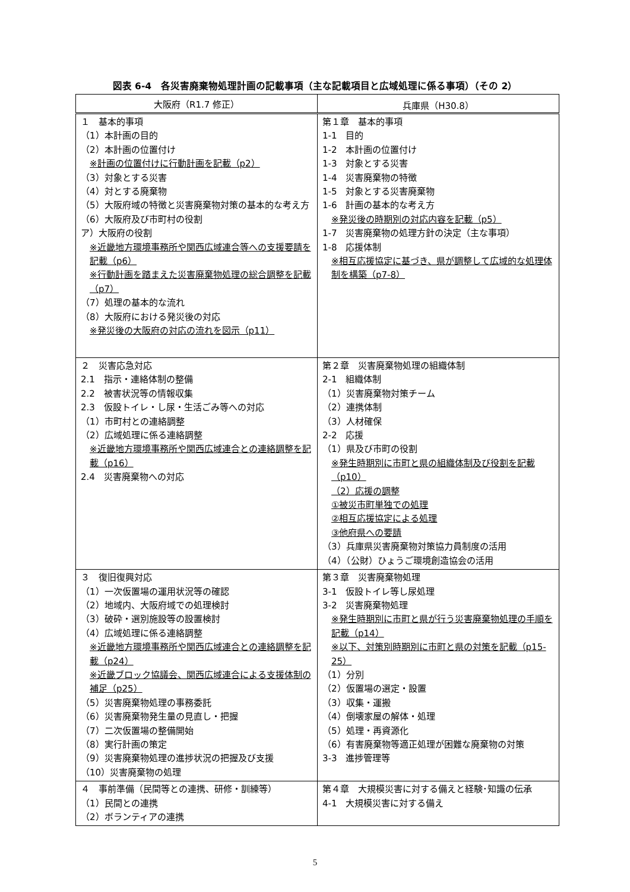図表 6-4　各災害廃棄物処理計画の記載事項（主な記載項目と広域処理に係る事項）（その 2）
| 大阪府（R1.7 修正） | 兵庫県（H30.8） |
| --- | --- |
| １ 基本的事項 （1）本計画の目的 （2）本計画の位置付け ※計画の位置付けに行動計画を記載（p2） （3）対象とする災害 （4）対とする廃棄物 （5）大阪府域の特徴と災害廃棄物対策の基本的な考え方 （6）大阪府及び市町村の役割 ア）大阪府の役割 ※近畿地方環境事務所や関西広域連合等への支援要請を記載（p6） ※行動計画を踏まえた災害廃棄物処理の総合調整を記載（p7） （7）処理の基本的な流れ （8）大阪府における発災後の対応 ※発災後の大阪府の対応の流れを図示（p11） | 第１章 基本的事項 1-1 目的 1-2 本計画の位置付け 1-3 対象とする災害 1-4 災害廃棄物の特徴 1-5 対象とする災害廃棄物 1-6 計画の基本的な考え方 ※発災後の時期別の対応内容を記載（p5） 1-7 災害廃棄物の処理方針の決定（主な事項） 1-8 応援体制 ※相互応援協定に基づき、県が調整して広域的な処理体制を構築（p7-8） |
| ２ 災害応急対応 2.1 指示・連絡体制の整備 2.2 被害状況等の情報収集 2.3 仮設トイレ・し尿・生活ごみ等への対応 （1）市町村との連絡調整 （2）広域処理に係る連絡調整 ※近畿地方環境事務所や関西広域連合との連絡調整を記載（p16） 2.4 災害廃棄物への対応 | 第２章 災害廃棄物処理の組織体制 2-1 組織体制 （1）災害廃棄物対策チーム （2）連携体制 （3）人材確保 2-2 応援 （1）県及び市町の役割 ※発生時期別に市町と県の組織体制及び役割を記載（p10） （2）応援の調整 ①被災市町単独での処理 ②相互応援協定による処理 ③他府県への要請 （3）兵庫県災害廃棄物対策協力員制度の活用 （4）（公財）ひょうご環境創造協会の活用 |
| ３ 復旧復興対応 （1）一次仮置場の運用状況等の確認 （2）地域内、大阪府域での処理検討 （3）破砕・選別施設等の設置検討 （4）広域処理に係る連絡調整 ※近畿地方環境事務所や関西広域連合との連絡調整を記載（p24） ※近畿ブロック協議会、関西広域連合による支援体制の補足（p25） （5）災害廃棄物処理の事務委託 （6）災害廃棄物発生量の見直し・把握 （7）二次仮置場の整備開始 （8）実行計画の策定 （9）災害廃棄物処理の進捗状況の把握及び支援 （10）災害廃棄物の処理 | 第３章 災害廃棄物処理 3-1 仮設トイレ等し尿処理 3-2 災害廃棄物処理 ※発生時期別に市町と県が行う災害廃棄物処理の手順を記載（p14） ※以下、対策別時期別に市町と県の対策を記載（p15-25） （1）分別 （2）仮置場の選定・設置 （3）収集・運搬 （4）倒壊家屋の解体・処理 （5）処理・再資源化 （6）有害廃棄物等適正処理が困難な廃棄物の対策 3-3 進捗管理等 |
| ４ 事前準備（民間等との連携、研修・訓練等） （1）民間との連携 （2）ボランティアの連携 | 第４章 大規模災害に対する備えと経験･知識の伝承 4-1 大規模災害に対する備え |
5